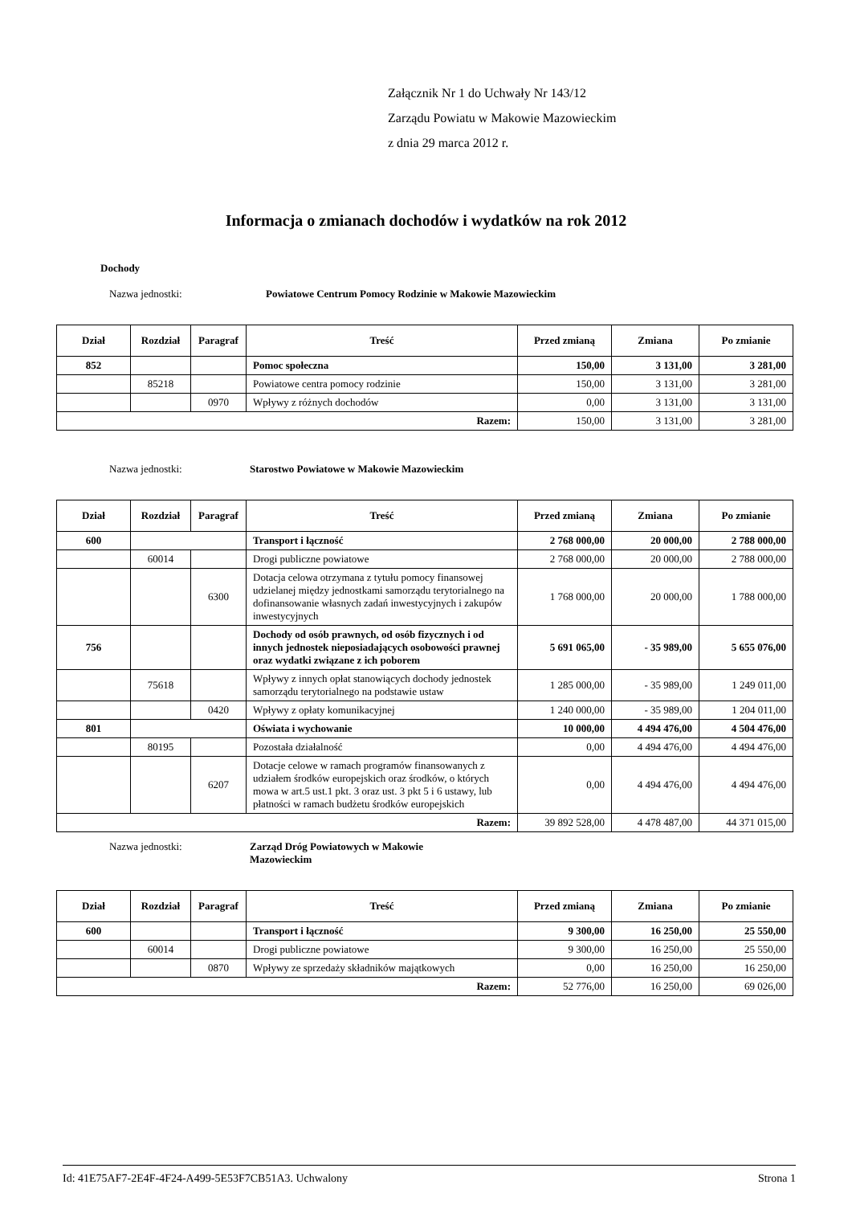Załącznik Nr 1 do Uchwały Nr 143/12
Zarządu Powiatu w Makowie Mazowieckim
z dnia 29 marca 2012 r.
Informacja o zmianach dochodów i wydatków na rok 2012
Dochody
Nazwa jednostki: Powiatowe Centrum Pomocy Rodzinie w Makowie Mazowieckim
| Dział | Rozdział | Paragraf | Treść | Przed zmianą | Zmiana | Po zmianie |
| --- | --- | --- | --- | --- | --- | --- |
| 852 | | | Pomoc społeczna | 150,00 | 3 131,00 | 3 281,00 |
| | 85218 | | Powiatowe centra pomocy rodzinie | 150,00 | 3 131,00 | 3 281,00 |
| | | 0970 | Wpływy z różnych dochodów | 0,00 | 3 131,00 | 3 131,00 |
| Razem: | | | | 150,00 | 3 131,00 | 3 281,00 |
Nazwa jednostki: Starostwo Powiatowe w Makowie Mazowieckim
| Dział | Rozdział | Paragraf | Treść | Przed zmianą | Zmiana | Po zmianie |
| --- | --- | --- | --- | --- | --- | --- |
| 600 | | | Transport i łączność | 2 768 000,00 | 20 000,00 | 2 788 000,00 |
| | 60014 | | Drogi publiczne powiatowe | 2 768 000,00 | 20 000,00 | 2 788 000,00 |
| | | 6300 | Dotacja celowa otrzymana z tytułu pomocy finansowej udzielanej między jednostkami samorządu terytorialnego na dofinansowanie własnych zadań inwestycyjnych i zakupów inwestycyjnych | 1 768 000,00 | 20 000,00 | 1 788 000,00 |
| 756 | | | Dochody od osób prawnych, od osób fizycznych i od innych jednostek nieposiadających osobowości prawnej oraz wydatki związane z ich poborem | 5 691 065,00 | - 35 989,00 | 5 655 076,00 |
| | 75618 | | Wpływy z innych opłat stanowiących dochody jednostek samorządu terytorialnego na podstawie ustaw | 1 285 000,00 | - 35 989,00 | 1 249 011,00 |
| | | 0420 | Wpływy z opłaty komunikacyjnej | 1 240 000,00 | - 35 989,00 | 1 204 011,00 |
| 801 | | | Oświata i wychowanie | 10 000,00 | 4 494 476,00 | 4 504 476,00 |
| | 80195 | | Pozostała działalność | 0,00 | 4 494 476,00 | 4 494 476,00 |
| | | 6207 | Dotacje celowe w ramach programów finansowanych z udziałem środków europejskich oraz środków, o których mowa w art.5 ust.1 pkt. 3 oraz ust. 3 pkt 5 i 6 ustawy, lub płatności w ramach budżetu środków europejskich | 0,00 | 4 494 476,00 | 4 494 476,00 |
| Razem: | | | | 39 892 528,00 | 4 478 487,00 | 44 371 015,00 |
Nazwa jednostki: Zarząd Dróg Powiatowych w Makowie Mazowieckim
| Dział | Rozdział | Paragraf | Treść | Przed zmianą | Zmiana | Po zmianie |
| --- | --- | --- | --- | --- | --- | --- |
| 600 | | | Transport i łączność | 9 300,00 | 16 250,00 | 25 550,00 |
| | 60014 | | Drogi publiczne powiatowe | 9 300,00 | 16 250,00 | 25 550,00 |
| | | 0870 | Wpływy ze sprzedaży składników majątkowych | 0,00 | 16 250,00 | 16 250,00 |
| Razem: | | | | 52 776,00 | 16 250,00 | 69 026,00 |
Id: 41E75AF7-2E4F-4F24-A499-5E53F7CB51A3. Uchwalony Strona 1